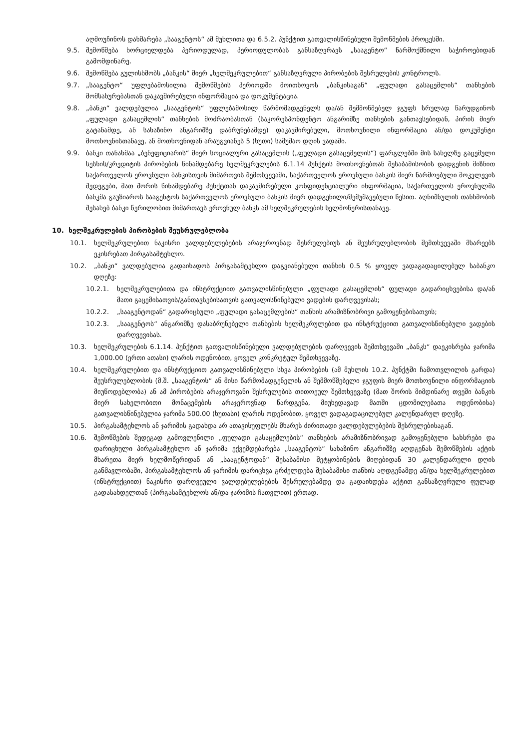აღმოუჩინოს დახმარება „სააგენტოს“ ამ მუხლითა და 6.5.2. პუნქტით გათვალისწინებული შემოწმების პროცესში.
9.5. შემოწმება ხორციელდება პერიოდულად, პერიოდულობას განსაზღვრავს „სააგენტო“ წარმოქმნილი საჭიროებიდან გამომდინარე.
9.6. შემოწმება გულისხმობს „ბანკის“ მიერ „ხელშეკრულებით“ განსაზღვრული პირობების შესრულების კონტროლს.
9.7. „სააგენტო“ უფლებამოსილია შემოწმების პერიოდში მოითხოვოს „ბანკისაგან“ „ფულადი გასაცემლის“ თანხების მომსახურებასთან დაკავშირებული ინფორმაცია და დოკუმენტაცია.
9.8. „ბანკი“ ვალდებულია „სააგენტოს“ უფლებამოსილ წარმომადგენელს და/ან შემმოწმებელ ჯგუფს სრულად წარუდგინოს „ფულადი გასაცემლის“ თანხების მოძრაობასთან (საკორესპონდენტო ანგარიშზე თანხების განთავსებიდან, პირის მიერ გატანამდე, ან სახაზინო ანგარიშზე დაბრუნებამდე) დაკავშირებული, მოთხოვნილი ინფორმაცია ან/და დოკუმენტი მოთხოვნისთანავე, ან მოთხოვნიდან არაუგვიანეს 5 (ხუთი) სამუშაო დღის ვადაში.
9.9. ბანკი თანახმაა „ბენეფიციარის“ მიერ სოციალური გასაცემლის („ფულადი გასაცემელის“) ფარგლებში მის სახელზე გაცემული სესხის/კრედიტის პირობების წინამდებარე ხელშეკრულების 6.1.14 პუნქტის მოთხოვნებთან შესაბამისობის დადგენის მიზნით საქართველოს ეროვნული ბანკისთვის მიმართვის შემთხვევაში, საქართველოს ეროვნული ბანკის მიერ წარმოებული მოკვლევის შედეგები, მათ შორის წინამდებარე პუნქტთან დაკავშირებული კონფიდენციალური ინფორმაცია, საქართველოს ეროვნულმა ბანკმა გაუზიაროს სააგენტოს საქართველოს ეროვნული ბანკის მიერ დადგენილი/შემუშავებული წესით. აღნიშნულის თანხმობის შესახებ ბანკი წერილობით მიმართავს ეროვნულ ბანკს ამ ხელშეკრულების ხელმოწერისთანავე.
10. ხელშეკრულების პირობების შეუსრულებლობა
10.1. ხელშეკრულებით ნაკისრი ვალდებულებების არაჯეროვნად შესრულებიუს ან შეუსრულებლობის შემთხვევაში მხარეებს ეკისრებათ პირგასამტეხლო.
10.2. „ბანკი“ ვალდებულია გადაიხადოს პირგასამტეხლო დაგვიანებული თანხის 0.5 % ყოველ ვადაგადაცილებულ საბანკო დღეზე:
10.2.1. ხელშეკრულებითა და ინსტრუქციით გათვალისწინებული „ფულადი გასაცემლის“ ფულადი გადარიცხვებისა და/ან მათი გაცემისათვის/განთავსებისათვის გათვალისწინებული ვადების დარღვევისას;
10.2.2. „სააგენტოდან“ გადარიცხული „ფულადი გასაცემლების“ თანხის არამიზნობრივი გამოყენებისათვის;
10.2.3. „სააგენტოს“ ანგარიშზე დასაბრუნებელი თანხების ხელშეკრულებით და ინსტრუქციით გათვალისწინებული ვადების დარღვევისას.
10.3. ხელშეკრულების 6.1.14. პუნქტით გათვალისწინებული ვალდებულების დარღვევის შემთხვევაში „ბანკს“ დაეკისრება ჯარიმა 1,000.00 (ერთი ათასი) ლარის ოდენობით, ყოველ კონკრეტულ შემთხვევაზე.
10.4. ხელშეკრულებით და ინსტრუქციით გათვალისწინებული სხვა პირობების (ამ მუხლის 10.2. პუნქტში ჩამოთვლილის გარდა) შეუსრულებლობის (მ.შ. „სააგენტოს“ ან მისი წარმომადგენელის ან შემმოწმებელი ჯგუფის მიერ მოთხოვნილი ინფორმაციის მიუწოდებლობა) ან ამ პირობების არაჯეროვანი შესრულების თითოეულ შემთხვევაზე (მათ შორის მიმდინარე თვეში ბანკის მიერ სახელობითი მონაცემების არაჯეროვნად წარდგენა, მიუხედავად მათში ცდომილებათა ოდენობისა) გათვალისწინებულია ჯარიმა 500.00 (ხუთასი) ლარის ოდენობით, ყოველ ვადაგადაცილებულ კალენდარულ დღეზე.
10.5. პირგასამტეხლოს ან ჯარიმის გადახდა არ ათავისუფლებს მხარეს ძირითადი ვალდებულებების შესრულებისაგან.
10.6. შემოწმების შედეგად გამოვლენილი „ფულადი გასაცემლების“ თანხების არამიზნობრივად გამოყენებული სახსრები და დარიცხული პირგასამტეხლო ან ჯარიმა ექვემდებარება „სააგენტოს“ სახაზინო ანგარიშზე აღდგენას შემოწმების აქტის მხარეთა მიერ ხელმოწერიდან ან „სააგენტოდან“ შესაბამისი შეტყობინების მიღებიდან 30 კალენდარული დღის განმავლობაში, პირგასამტეხლოს ან ჯარიმის დარიცხვა გრძელდება შესაბამისი თანხის აღდგენამდე ან/და ხელშეკრულებით (ინსტრუქციით) ნაკისრი დარღვეული ვალდებულებების შესრულებამდე და გადაიხდება აქტით განსაზღვრული ფულად გადასახდელთან (პირგასამტეხლოს ან/და ჯარიმის ჩათვლით) ერთად.